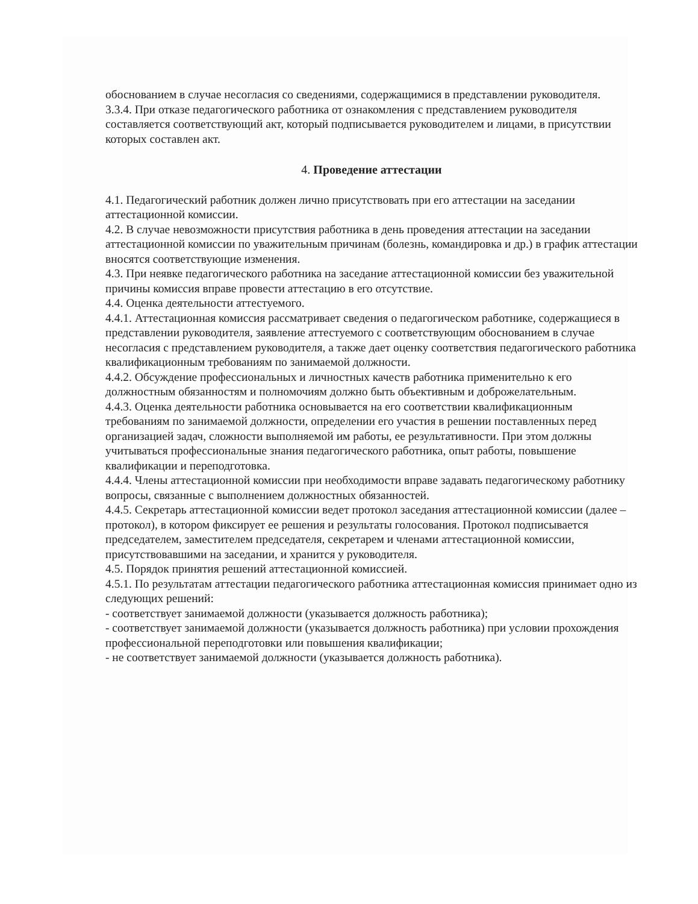обоснованием в случае несогласия со сведениями, содержащимися в представлении руководителя.
3.3.4. При отказе педагогического работника от ознакомления с представлением руководителя составляется соответствующий акт, который подписывается руководителем и лицами, в присутствии которых составлен акт.
4. Проведение аттестации
4.1. Педагогический работник должен лично присутствовать при его аттестации на заседании аттестационной комиссии.
4.2. В случае невозможности присутствия работника в день проведения аттестации на заседании аттестационной комиссии по уважительным причинам (болезнь, командировка и др.) в график аттестации вносятся соответствующие изменения.
4.3. При неявке педагогического работника на заседание аттестационной комиссии без уважительной причины комиссия вправе провести аттестацию в его отсутствие.
4.4. Оценка деятельности аттестуемого.
4.4.1. Аттестационная комиссия рассматривает сведения о педагогическом работнике, содержащиеся в представлении руководителя, заявление аттестуемого с соответствующим обоснованием в случае несогласия с представлением руководителя, а также дает оценку соответствия педагогического работника квалификационным требованиям по занимаемой должности.
4.4.2. Обсуждение профессиональных и личностных качеств работника применительно к его должностным обязанностям и полномочиям должно быть объективным и доброжелательным.
4.4.3. Оценка деятельности работника основывается на его соответствии квалификационным требованиям по занимаемой должности, определении его участия в решении поставленных перед организацией задач, сложности выполняемой им работы, ее результативности. При этом должны учитываться профессиональные знания педагогического работника, опыт работы, повышение квалификации и переподготовка.
4.4.4. Члены аттестационной комиссии при необходимости вправе задавать педагогическому работнику вопросы, связанные с выполнением должностных обязанностей.
4.4.5. Секретарь аттестационной комиссии ведет протокол заседания аттестационной комиссии (далее – протокол), в котором фиксирует ее решения и результаты голосования. Протокол подписывается председателем, заместителем председателя, секретарем и членами аттестационной комиссии, присутствовавшими на заседании, и хранится у руководителя.
4.5. Порядок принятия решений аттестационной комиссией.
4.5.1. По результатам аттестации педагогического работника аттестационная комиссия принимает одно из следующих решений:
- соответствует занимаемой должности (указывается должность работника);
- соответствует занимаемой должности (указывается должность работника) при условии прохождения профессиональной переподготовки или повышения квалификации;
- не соответствует занимаемой должности (указывается должность работника).